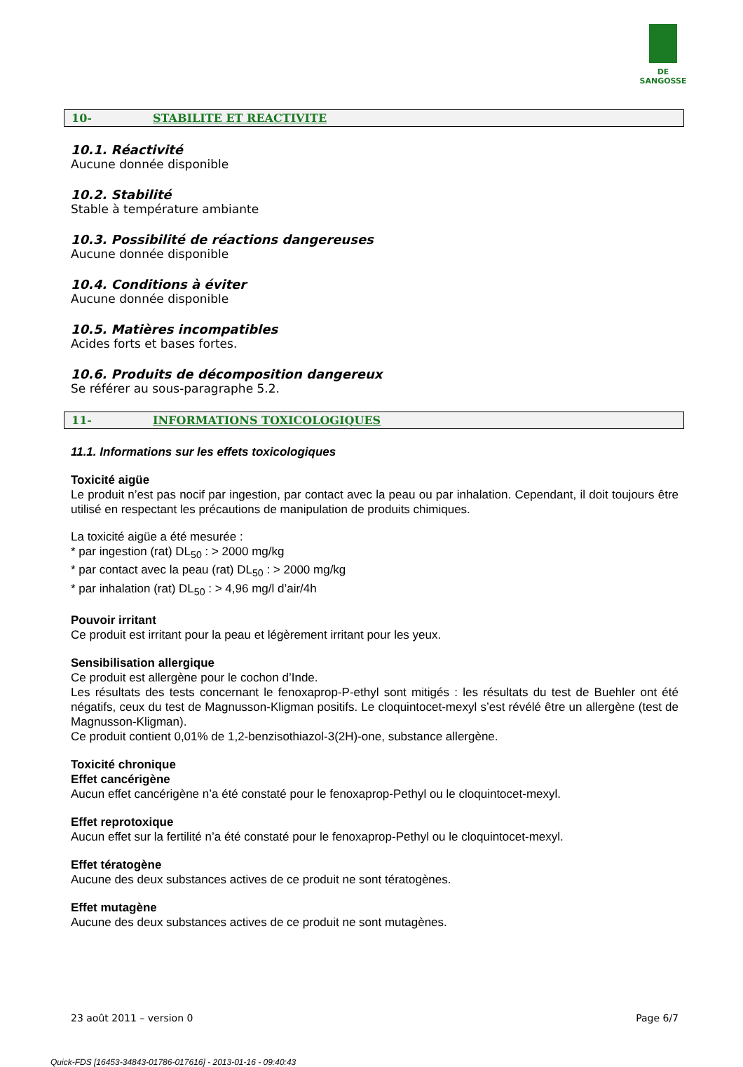DE SANGOSSE
10- STABILITE ET REACTIVITE
10.1. Réactivité
Aucune donnée disponible
10.2. Stabilité
Stable à température ambiante
10.3. Possibilité de réactions dangereuses
Aucune donnée disponible
10.4. Conditions à éviter
Aucune donnée disponible
10.5. Matières incompatibles
Acides forts et bases fortes.
10.6. Produits de décomposition dangereux
Se référer au sous-paragraphe 5.2.
11- INFORMATIONS TOXICOLOGIQUES
11.1. Informations sur les effets toxicologiques
Toxicité aigüe
Le produit n’est pas nocif par ingestion, par contact avec la peau ou par inhalation. Cependant, il doit toujours être utilisé en respectant les précautions de manipulation de produits chimiques.
La toxicité aigüe a été mesurée :
* par ingestion (rat) DL<sub>50</sub> : > 2000 mg/kg
* par contact avec la peau (rat) DL<sub>50</sub> : > 2000 mg/kg
* par inhalation (rat) DL<sub>50</sub> : > 4,96 mg/l d’air/4h
Pouvoir irritant
Ce produit est irritant pour la peau et légèrement irritant pour les yeux.
Sensibilisation allergique
Ce produit est allergène pour le cochon d’Inde.
Les résultats des tests concernant le fenoxaprop-P-ethyl sont mitigés : les résultats du test de Buehler ont été négatifs, ceux du test de Magnusson-Kligman positifs. Le cloquintocet-mexyl s’est révélé être un allergène (test de Magnusson-Kligman).
Ce produit contient 0,01% de 1,2-benzisothiazol-3(2H)-one, substance allergène.
Toxicité chronique
Effet cancérigène
Aucun effet cancérigène n’a été constaté pour le fenoxaprop-Pethyl ou le cloquintocet-mexyl.
Effet reprotoxique
Aucun effet sur la fertilité n’a été constaté pour le fenoxaprop-Pethyl ou le cloquintocet-mexyl.
Effet tératogène
Aucune des deux substances actives de ce produit ne sont tératogènes.
Effet mutagène
Aucune des deux substances actives de ce produit ne sont mutagènes.
23 août 2011 – version 0 Page 6/7
Quick-FDS [16453-34843-01786-017616] - 2013-01-16 - 09:40:43